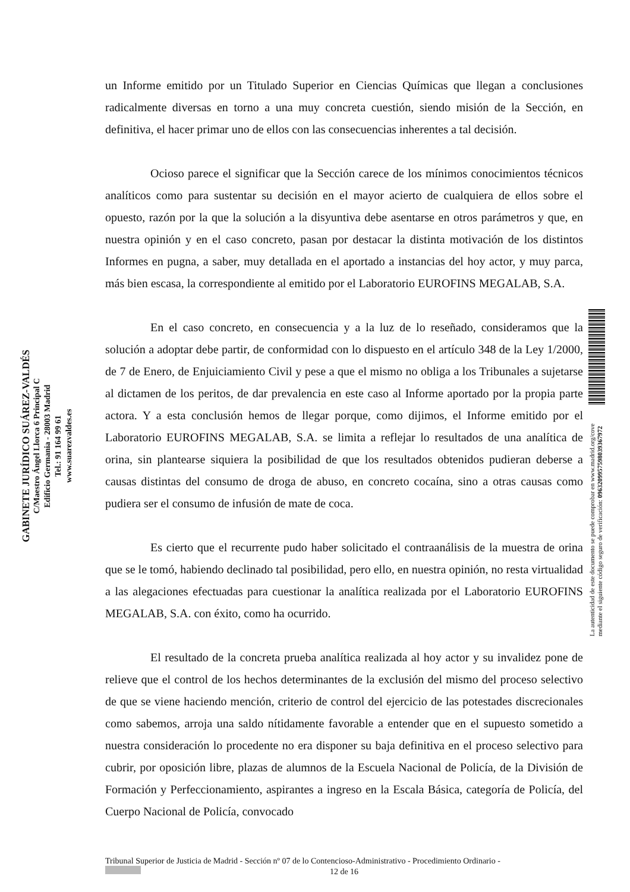un Informe emitido por un Titulado Superior en Ciencias Químicas que llegan a conclusiones radicalmente diversas en torno a una muy concreta cuestión, siendo misión de la Sección, en definitiva, el hacer primar uno de ellos con las consecuencias inherentes a tal decisión.
Ocioso parece el significar que la Sección carece de los mínimos conocimientos técnicos analíticos como para sustentar su decisión en el mayor acierto de cualquiera de ellos sobre el opuesto, razón por la que la solución a la disyuntiva debe asentarse en otros parámetros y que, en nuestra opinión y en el caso concreto, pasan por destacar la distinta motivación de los distintos Informes en pugna, a saber, muy detallada en el aportado a instancias del hoy actor, y muy parca, más bien escasa, la correspondiente al emitido por el Laboratorio EUROFINS MEGALAB, S.A.
En el caso concreto, en consecuencia y a la luz de lo reseñado, consideramos que la solución a adoptar debe partir, de conformidad con lo dispuesto en el artículo 348 de la Ley 1/2000, de 7 de Enero, de Enjuiciamiento Civil y pese a que el mismo no obliga a los Tribunales a sujetarse al dictamen de los peritos, de dar prevalencia en este caso al Informe aportado por la propia parte actora. Y a esta conclusión hemos de llegar porque, como dijimos, el Informe emitido por el Laboratorio EUROFINS MEGALAB, S.A. se limita a reflejar lo resultados de una analítica de orina, sin plantearse siquiera la posibilidad de que los resultados obtenidos pudieran deberse a causas distintas del consumo de droga de abuso, en concreto cocaína, sino a otras causas como pudiera ser el consumo de infusión de mate de coca.
Es cierto que el recurrente pudo haber solicitado el contraanálisis de la muestra de orina que se le tomó, habiendo declinado tal posibilidad, pero ello, en nuestra opinión, no resta virtualidad a las alegaciones efectuadas para cuestionar la analítica realizada por el Laboratorio EUROFINS MEGALAB, S.A. con éxito, como ha ocurrido.
El resultado de la concreta prueba analítica realizada al hoy actor y su invalidez pone de relieve que el control de los hechos determinantes de la exclusión del mismo del proceso selectivo de que se viene haciendo mención, criterio de control del ejercicio de las potestades discrecionales como sabemos, arroja una saldo nítidamente favorable a entender que en el supuesto sometido a nuestra consideración lo procedente no era disponer su baja definitiva en el proceso selectivo para cubrir, por oposición libre, plazas de alumnos de la Escuela Nacional de Policía, de la División de Formación y Perfeccionamiento, aspirantes a ingreso en la Escala Básica, categoría de Policía, del Cuerpo Nacional de Policía, convocado
GABINETE JURÍDICO SUÁREZ-VALDÉS
C/Maestro Ángel Llorca 6 Principal C
Edificio Germania - 28003 Madrid
Tel.: 91 164 99 61
www.suarezvaldes.es
La autenticidad de este documento se puede comprobar en www.madrid.org/cove
mediante el siguiente código seguro de verificación: 0963209957598039367972
Tribunal Superior de Justicia de Madrid - Sección nº 07 de lo Contencioso-Administrativo - Procedimiento Ordinario -
12 de 16